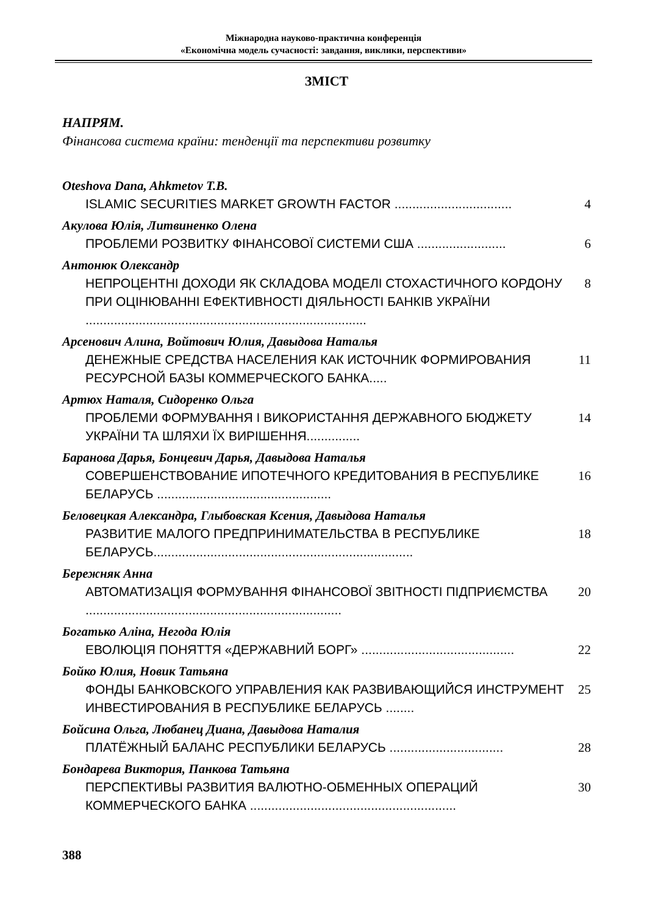Міжнародна науково-практична конференція
«Економічна модель сучасності: завдання, виклики, перспективи»
ЗМІСТ
НАПРЯМ.
Фінансова система країни: тенденції та перспективи розвитку
Oteshova Dana, Ahkmetov T.B.
ISLAMIC SECURITIES MARKET GROWTH FACTOR ................................. 4
Акулова Юлія, Литвиненко Олена
ПРОБЛЕМИ РОЗВИТКУ ФІНАНСОВОЇ СИСТЕМИ США ......................... 6
Антонюк Олександр
НЕПРОЦЕНТНІ ДОХОДИ ЯК СКЛАДОВА МОДЕЛІ СТОХАСТИЧНОГО КОРДОНУ ПРИ ОЦІНЮВАННІ ЕФЕКТИВНОСТІ ДІЯЛЬНОСТІ БАНКІВ УКРАЇНИ ............................................................................... 8
Арсенович Алина, Войтович Юлия, Давыдова Наталья
ДЕНЕЖНЫЕ СРЕДСТВА НАСЕЛЕНИЯ КАК ИСТОЧНИК ФОРМИРОВАНИЯ РЕСУРСНОЙ БАЗЫ КОММЕРЧЕСКОГО БАНКА..... 11
Артюх Наталя, Сидоренко Ольга
ПРОБЛЕМИ ФОРМУВАННЯ І ВИКОРИСТАННЯ ДЕРЖАВНОГО БЮДЖЕТУ УКРАЇНИ ТА ШЛЯХИ ЇХ ВИРІШЕННЯ............... 14
Баранова Дарья, Бонцевич Дарья, Давыдова Наталья
СОВЕРШЕНСТВОВАНИЕ ИПОТЕЧНОГО КРЕДИТОВАНИЯ В РЕСПУБЛИКЕ БЕЛАРУСЬ ................................................. 16
Беловецкая Александра, Глыбовская Ксения, Давыдова Наталья
РАЗВИТИЕ МАЛОГО ПРЕДПРИНИМАТЕЛЬСТВА В РЕСПУБЛИКЕ БЕЛАРУСЬ......................................................................... 18
Бережняк Анна
АВТОМАТИЗАЦІЯ ФОРМУВАННЯ ФІНАНСОВОЇ ЗВІТНОСТІ ПІДПРИЄМСТВА ........................................................................ 20
Богатько Аліна, Негода Юлія
ЕВОЛЮЦІЯ ПОНЯТТЯ «ДЕРЖАВНИЙ БОРГ» ........................................... 22
Бойко Юлия, Новик Татьяна
ФОНДЫ БАНКОВСКОГО УПРАВЛЕНИЯ КАК РАЗВИВАЮЩИЙСЯ ИНСТРУМЕНТ ИНВЕСТИРОВАНИЯ В РЕСПУБЛИКЕ БЕЛАРУСЬ ........ 25
Бойсина Ольга, Любанец Диана, Давыдова Наталия
ПЛАТЁЖНЫЙ БАЛАНС РЕСПУБЛИКИ БЕЛАРУСЬ ................................ 28
Бондарева Виктория, Панкова Татьяна
ПЕРСПЕКТИВЫ РАЗВИТИЯ ВАЛЮТНО-ОБМЕННЫХ ОПЕРАЦИЙ КОММЕРЧЕСКОГО БАНКА .......................................................... 30
388